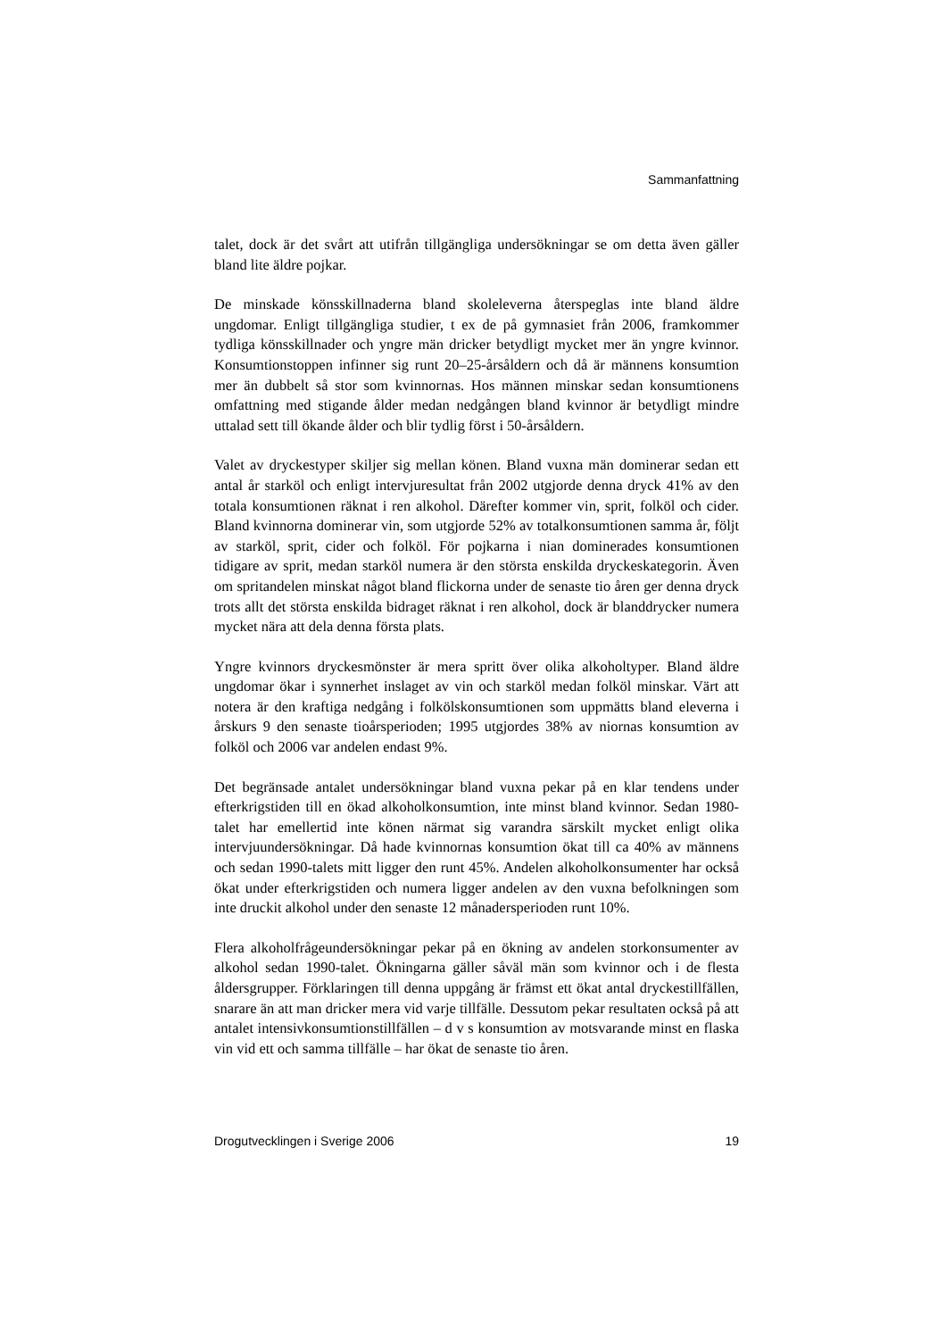Sammanfattning
talet, dock är det svårt att utifrån tillgängliga undersökningar se om detta även gäller bland lite äldre pojkar.
De minskade könsskillnaderna bland skoleleverna återspeglas inte bland äldre ungdomar. Enligt tillgängliga studier, t ex de på gymnasiet från 2006, framkommer tydliga könsskillnader och yngre män dricker betydligt mycket mer än yngre kvinnor. Konsumtionstoppen infinner sig runt 20–25-årsåldern och då är männens konsumtion mer än dubbelt så stor som kvinnornas. Hos männen minskar sedan konsumtionens omfattning med stigande ålder medan nedgången bland kvinnor är betydligt mindre uttalad sett till ökande ålder och blir tydlig först i 50-årsåldern.
Valet av dryckestyper skiljer sig mellan könen. Bland vuxna män dominerar sedan ett antal år starköl och enligt intervjuresultat från 2002 utgjorde denna dryck 41% av den totala konsumtionen räknat i ren alkohol. Därefter kommer vin, sprit, folköl och cider. Bland kvinnorna dominerar vin, som utgjorde 52% av totalkonsumtionen samma år, följt av starköl, sprit, cider och folköl. För pojkarna i nian dominerades konsumtionen tidigare av sprit, medan starköl numera är den största enskilda dryckeskategorin. Även om spritandelen minskat något bland flickorna under de senaste tio åren ger denna dryck trots allt det största enskilda bidraget räknat i ren alkohol, dock är blanddrycker numera mycket nära att dela denna första plats.
Yngre kvinnors dryckesmönster är mera spritt över olika alkoholtyper. Bland äldre ungdomar ökar i synnerhet inslaget av vin och starköl medan folköl minskar. Värt att notera är den kraftiga nedgång i folkölskonsumtionen som uppmätts bland eleverna i årskurs 9 den senaste tioårsperioden; 1995 utgjordes 38% av niornas konsumtion av folköl och 2006 var andelen endast 9%.
Det begränsade antalet undersökningar bland vuxna pekar på en klar tendens under efterkrigstiden till en ökad alkoholkonsumtion, inte minst bland kvinnor. Sedan 1980-talet har emellertid inte könen närmat sig varandra särskilt mycket enligt olika intervjuundersökningar. Då hade kvinnornas konsumtion ökat till ca 40% av männens och sedan 1990-talets mitt ligger den runt 45%. Andelen alkoholkonsumenter har också ökat under efterkrigstiden och numera ligger andelen av den vuxna befolkningen som inte druckit alkohol under den senaste 12 månadersperioden runt 10%.
Flera alkoholfrågeundersökningar pekar på en ökning av andelen storkonsumenter av alkohol sedan 1990-talet. Ökningarna gäller såväl män som kvinnor och i de flesta åldersgrupper. Förklaringen till denna uppgång är främst ett ökat antal dryckestillfällen, snarare än att man dricker mera vid varje tillfälle. Dessutom pekar resultaten också på att antalet intensivkonsumtionstillfällen – d v s konsumtion av motsvarande minst en flaska vin vid ett och samma tillfälle – har ökat de senaste tio åren.
Drogutvecklingen i Sverige 2006 19